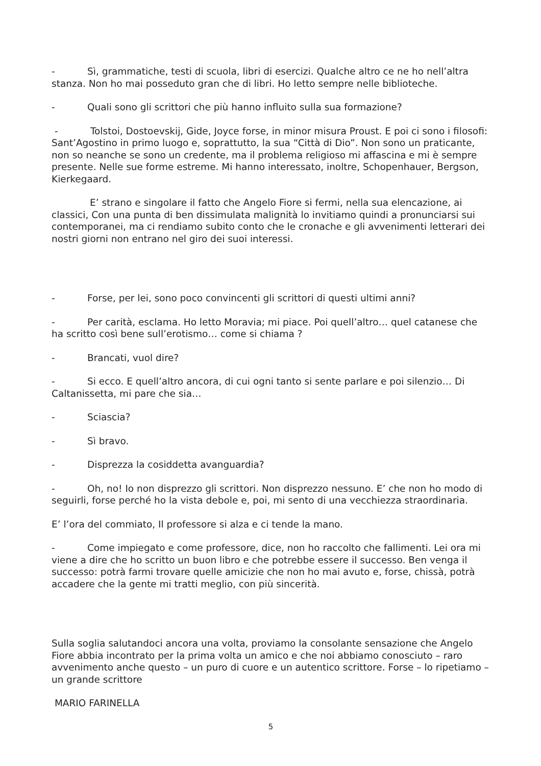- Sì, grammatiche, testi di scuola, libri di esercizi. Qualche altro ce ne ho nell’altra stanza. Non ho mai posseduto gran che di libri. Ho letto sempre nelle biblioteche.
- Quali sono gli scrittori che più hanno influito sulla sua formazione?
- Tolstoi, Dostoevskij, Gide, Joyce forse, in minor misura Proust. E poi ci sono i filosofi: Sant’Agostino in primo luogo e, soprattutto, la sua “Città di Dio”. Non sono un praticante, non so neanche se sono un credente, ma il problema religioso mi affascina e mi è sempre presente. Nelle sue forme estreme. Mi hanno interessato, inoltre, Schopenhauer, Bergson, Kierkegaard.
E’ strano e singolare il fatto che Angelo Fiore si fermi, nella sua elencazione, ai classici, Con una punta di ben dissimulata malignità lo invitiamo quindi a pronunciarsi sui contemporanei, ma ci rendiamo subito conto che le cronache e gli avvenimenti letterari dei nostri giorni non entrano nel giro dei suoi interessi.
- Forse, per lei, sono poco convincenti gli scrittori di questi ultimi anni?
- Per carità, esclama. Ho letto Moravia; mi piace. Poi quell’altro… quel catanese che ha scritto così bene sull’erotismo… come si chiama ?
- Brancati, vuol dire?
- Si ecco. E quell’altro ancora, di cui ogni tanto si sente parlare e poi silenzio… Di Caltanissetta, mi pare che sia…
- Sciascia?
- Sì bravo.
- Disprezza la cosiddetta avanguardia?
- Oh, no! Io non disprezzo gli scrittori. Non disprezzo nessuno. E’ che non ho modo di seguirli, forse perché ho la vista debole e, poi, mi sento di una vecchiezza straordinaria.
E’ l’ora del commiato, Il professore si alza e ci tende la mano.
- Come impiegato e come professore, dice, non ho raccolto che fallimenti. Lei ora mi viene a dire che ho scritto un buon libro e che potrebbe essere il successo. Ben venga il successo: potrà farmi trovare quelle amicizie che non ho mai avuto e, forse, chissà, potrà accadere che la gente mi tratti meglio, con più sincerità.
Sulla soglia salutandoci ancora una volta, proviamo la consolante sensazione che Angelo Fiore abbia incontrato per la prima volta un amico e che noi abbiamo conosciuto – raro avvenimento anche questo – un puro di cuore e un autentico scrittore. Forse – lo ripetiamo – un grande scrittore
MARIO FARINELLA
5